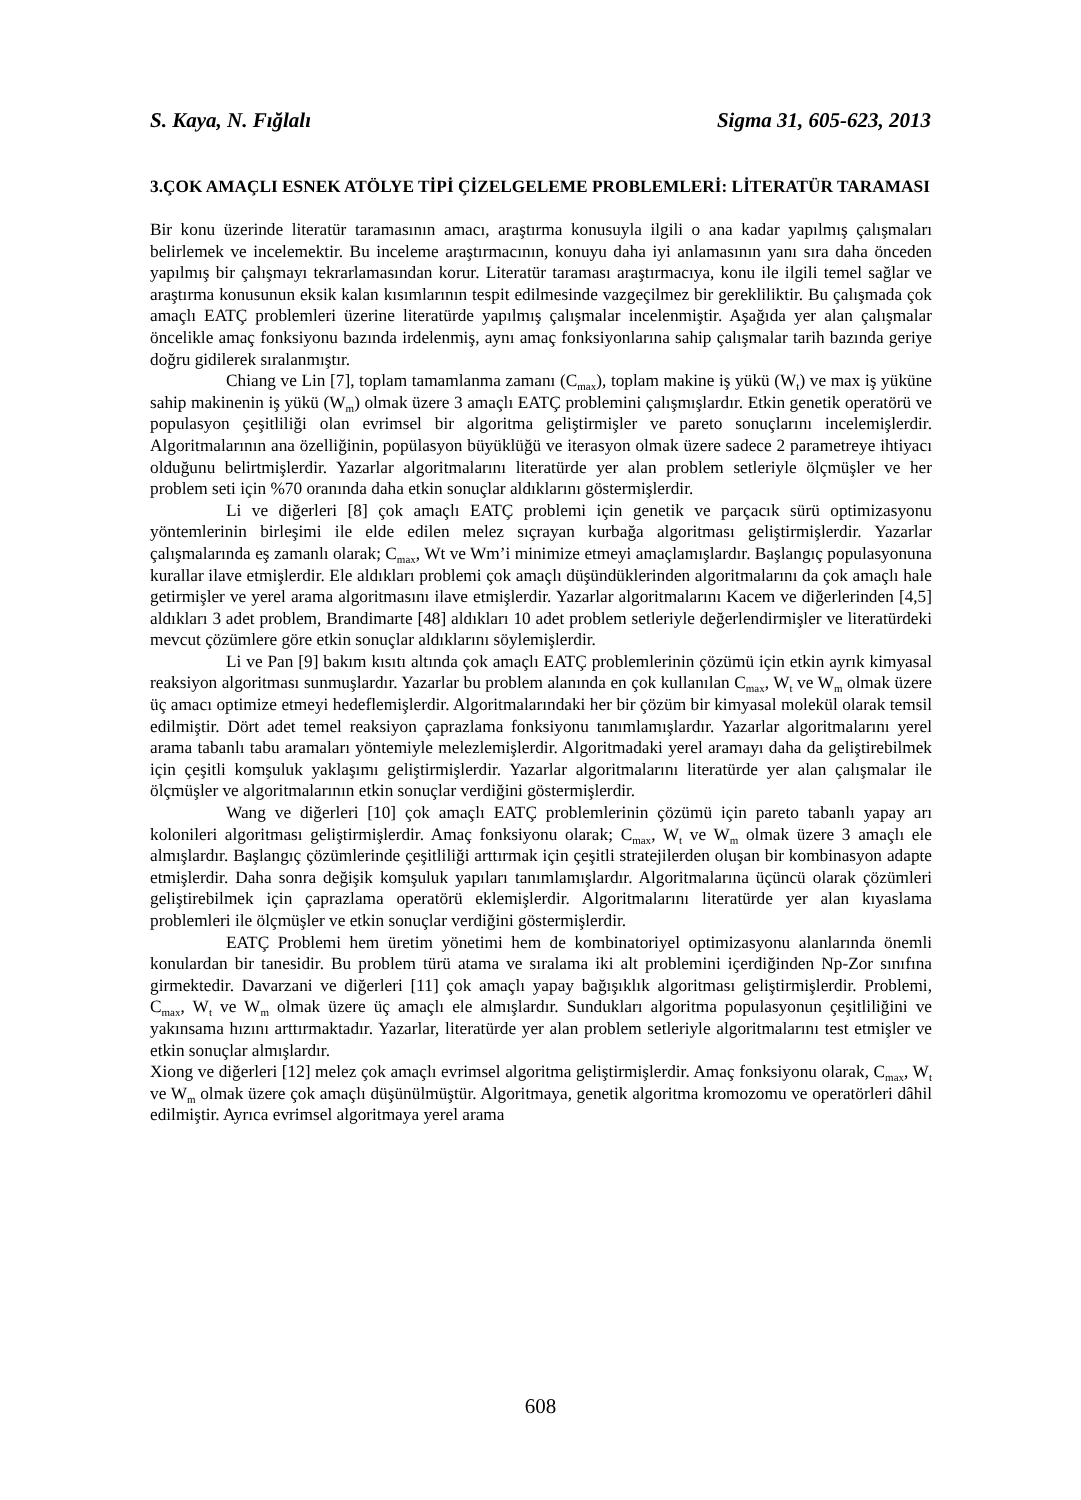S. Kaya, N. Fığlalı Sigma 31, 605-623, 2013
3.ÇOK AMAÇLI ESNEK ATÖLYE TİPİ ÇİZELGELEME PROBLEMLERİ: LİTERATÜR TARAMASI
Bir konu üzerinde literatür taramasının amacı, araştırma konusuyla ilgili o ana kadar yapılmış çalışmaları belirlemek ve incelemektir. Bu inceleme araştırmacının, konuyu daha iyi anlamasının yanı sıra daha önceden yapılmış bir çalışmayı tekrarlamasından korur. Literatür taraması araştırmacıya, konu ile ilgili temel sağlar ve araştırma konusunun eksik kalan kısımlarının tespit edilmesinde vazgeçilmez bir gerekliliktir. Bu çalışmada çok amaçlı EATÇ problemleri üzerine literatürde yapılmış çalışmalar incelenmiştir. Aşağıda yer alan çalışmalar öncelikle amaç fonksiyonu bazında irdelenmiş, aynı amaç fonksiyonlarına sahip çalışmalar tarih bazında geriye doğru gidilerek sıralanmıştır.
Chiang ve Lin [7], toplam tamamlanma zamanı (C<sub>max</sub>), toplam makine iş yükü (W<sub>t</sub>) ve max iş yüküne sahip makinenin iş yükü (W<sub>m</sub>) olmak üzere 3 amaçlı EATÇ problemini çalışmışlardır. Etkin genetik operatörü ve populasyon çeşitliliği olan evrimsel bir algoritma geliştirmişler ve pareto sonuçlarını incelemişlerdir. Algoritmalarının ana özelliğinin, popülasyon büyüklüğü ve iterasyon olmak üzere sadece 2 parametreye ihtiyacı olduğunu belirtmişlerdir. Yazarlar algoritmalarını literatürde yer alan problem setleriyle ölçmüşler ve her problem seti için %70 oranında daha etkin sonuçlar aldıklarını göstermişlerdir.
Li ve diğerleri [8] çok amaçlı EATÇ problemi için genetik ve parçacık sürü optimizasyonu yöntemlerinin birleşimi ile elde edilen melez sıçrayan kurbağa algoritması geliştirmişlerdir. Yazarlar çalışmalarında eş zamanlı olarak; C<sub>max</sub>, Wt ve Wm’i minimize etmeyi amaçlamışlardır. Başlangıç populasyonuna kurallar ilave etmişlerdir. Ele aldıkları problemi çok amaçlı düşündüklerinden algoritmalarını da çok amaçlı hale getirmişler ve yerel arama algoritmasını ilave etmişlerdir. Yazarlar algoritmalarını Kacem ve diğerlerinden [4,5] aldıkları 3 adet problem, Brandimarte [48] aldıkları 10 adet problem setleriyle değerlendirmişler ve literatürdeki mevcut çözümlere göre etkin sonuçlar aldıklarını söylemişlerdir.
Li ve Pan [9] bakım kısıtı altında çok amaçlı EATÇ problemlerinin çözümü için etkin ayrık kimyasal reaksiyon algoritması sunmuşlardır. Yazarlar bu problem alanında en çok kullanılan C<sub>max</sub>, W<sub>t</sub> ve W<sub>m</sub> olmak üzere üç amacı optimize etmeyi hedeflemişlerdir. Algoritmalarındaki her bir çözüm bir kimyasal molekül olarak temsil edilmiştir. Dört adet temel reaksiyon çaprazlama fonksiyonu tanımlamışlardır. Yazarlar algoritmalarını yerel arama tabanlı tabu aramaları yöntemiyle melezlemişlerdir. Algoritmadaki yerel aramayı daha da geliştirebilmek için çeşitli komşuluk yaklaşımı geliştirmişlerdir. Yazarlar algoritmalarını literatürde yer alan çalışmalar ile ölçmüşler ve algoritmalarının etkin sonuçlar verdiğini göstermişlerdir.
Wang ve diğerleri [10] çok amaçlı EATÇ problemlerinin çözümü için pareto tabanlı yapay arı kolonileri algoritması geliştirmişlerdir. Amaç fonksiyonu olarak; C<sub>max</sub>, W<sub>t</sub> ve W<sub>m</sub> olmak üzere 3 amaçlı ele almışlardır. Başlangıç çözümlerinde çeşitliliği arttırmak için çeşitli stratejilerden oluşan bir kombinasyon adapte etmişlerdir. Daha sonra değişik komşuluk yapıları tanımlamışlardır. Algoritmalarına üçüncü olarak çözümleri geliştirebilmek için çaprazlama operatörü eklemişlerdir. Algoritmalarını literatürde yer alan kıyaslama problemleri ile ölçmüşler ve etkin sonuçlar verdiğini göstermişlerdir.
EATÇ Problemi hem üretim yönetimi hem de kombinatoriyel optimizasyonu alanlarında önemli konulardan bir tanesidir. Bu problem türü atama ve sıralama iki alt problemini içerdiğinden Np-Zor sınıfına girmektedir. Davarzani ve diğerleri [11] çok amaçlı yapay bağışıklık algoritması geliştirmişlerdir. Problemi, C<sub>max</sub>, W<sub>t</sub> ve W<sub>m</sub> olmak üzere üç amaçlı ele almışlardır. Sundukları algoritma populasyonun çeşitliliğini ve yakınsama hızını arttırmaktadır. Yazarlar, literatürde yer alan problem setleriyle algoritmalarını test etmişler ve etkin sonuçlar almışlardır.
Xiong ve diğerleri [12] melez çok amaçlı evrimsel algoritma geliştirmişlerdir. Amaç fonksiyonu olarak, C<sub>max</sub>, W<sub>t</sub> ve W<sub>m</sub> olmak üzere çok amaçlı düşünülmüştür. Algoritmaya, genetik algoritma kromozomu ve operatörleri dâhil edilmiştir. Ayrıca evrimsel algoritmaya yerel arama
608